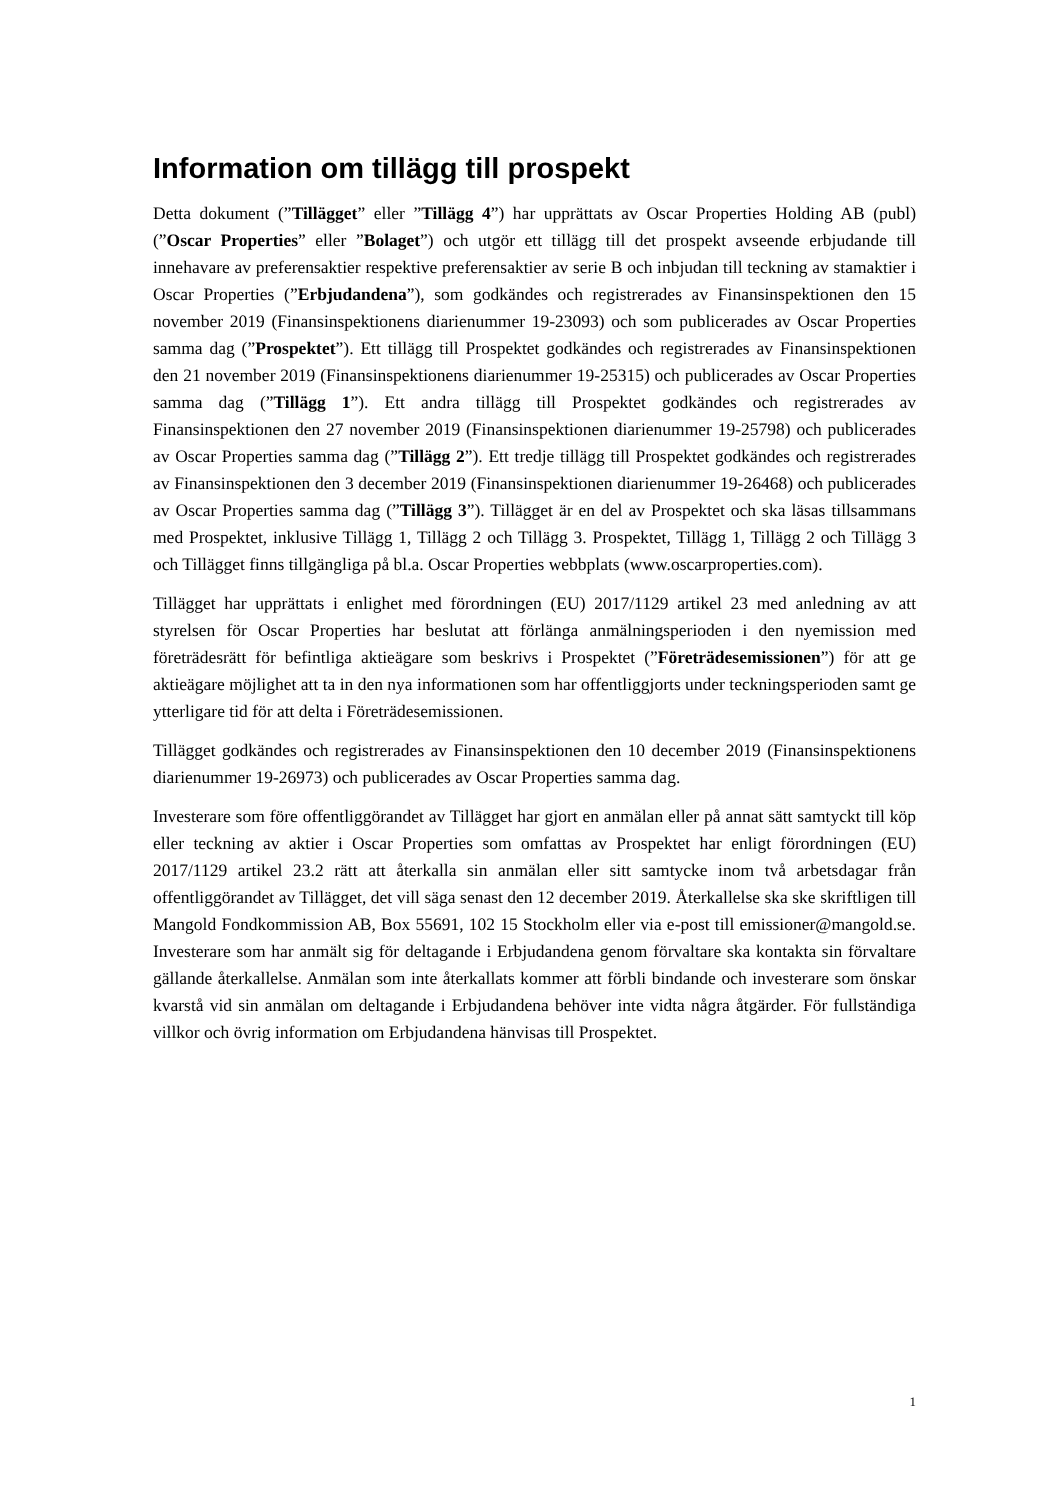Information om tillägg till prospekt
Detta dokument (”Tillägget” eller ”Tillägg 4”) har upprättats av Oscar Properties Holding AB (publ) (”Oscar Properties” eller ”Bolaget”) och utgör ett tillägg till det prospekt avseende erbjudande till innehavare av preferensaktier respektive preferensaktier av serie B och inbjudan till teckning av stamaktier i Oscar Properties (”Erbjudandena”), som godkändes och registrerades av Finansinspektionen den 15 november 2019 (Finansinspektionens diarienummer 19-23093) och som publicerades av Oscar Properties samma dag (”Prospektet”). Ett tillägg till Prospektet godkändes och registrerades av Finansinspektionen den 21 november 2019 (Finansinspektionens diarienummer 19-25315) och publicerades av Oscar Properties samma dag (”Tillägg 1”). Ett andra tillägg till Prospektet godkändes och registrerades av Finansinspektionen den 27 november 2019 (Finansinspektionen diarienummer 19-25798) och publicerades av Oscar Properties samma dag (”Tillägg 2”). Ett tredje tillägg till Prospektet godkändes och registrerades av Finansinspektionen den 3 december 2019 (Finansinspektionen diarienummer 19-26468) och publicerades av Oscar Properties samma dag (”Tillägg 3”). Tillägget är en del av Prospektet och ska läsas tillsammans med Prospektet, inklusive Tillägg 1, Tillägg 2 och Tillägg 3. Prospektet, Tillägg 1, Tillägg 2 och Tillägg 3 och Tillägget finns tillgängliga på bl.a. Oscar Properties webbplats (www.oscarproperties.com).
Tillägget har upprättats i enlighet med förordningen (EU) 2017/1129 artikel 23 med anledning av att styrelsen för Oscar Properties har beslutat att förlänga anmälningsperioden i den nyemission med företrädesrätt för befintliga aktieägare som beskrivs i Prospektet (”Företrädesemissionen”) för att ge aktieägare möjlighet att ta in den nya informationen som har offentliggjorts under teckningsperioden samt ge ytterligare tid för att delta i Företrädesemissionen.
Tillägget godkändes och registrerades av Finansinspektionen den 10 december 2019 (Finansinspektionens diarienummer 19-26973) och publicerades av Oscar Properties samma dag.
Investerare som före offentliggörandet av Tillägget har gjort en anmälan eller på annat sätt samtyckt till köp eller teckning av aktier i Oscar Properties som omfattas av Prospektet har enligt förordningen (EU) 2017/1129 artikel 23.2 rätt att återkalla sin anmälan eller sitt samtycke inom två arbetsdagar från offentliggörandet av Tillägget, det vill säga senast den 12 december 2019. Återkallelse ska ske skriftligen till Mangold Fondkommission AB, Box 55691, 102 15 Stockholm eller via e-post till emissioner@mangold.se. Investerare som har anmält sig för deltagande i Erbjudandena genom förvaltare ska kontakta sin förvaltare gällande återkallelse. Anmälan som inte återkallats kommer att förbli bindande och investerare som önskar kvarstå vid sin anmälan om deltagande i Erbjudandena behöver inte vidta några åtgärder. För fullständiga villkor och övrig information om Erbjudandena hänvisas till Prospektet.
1